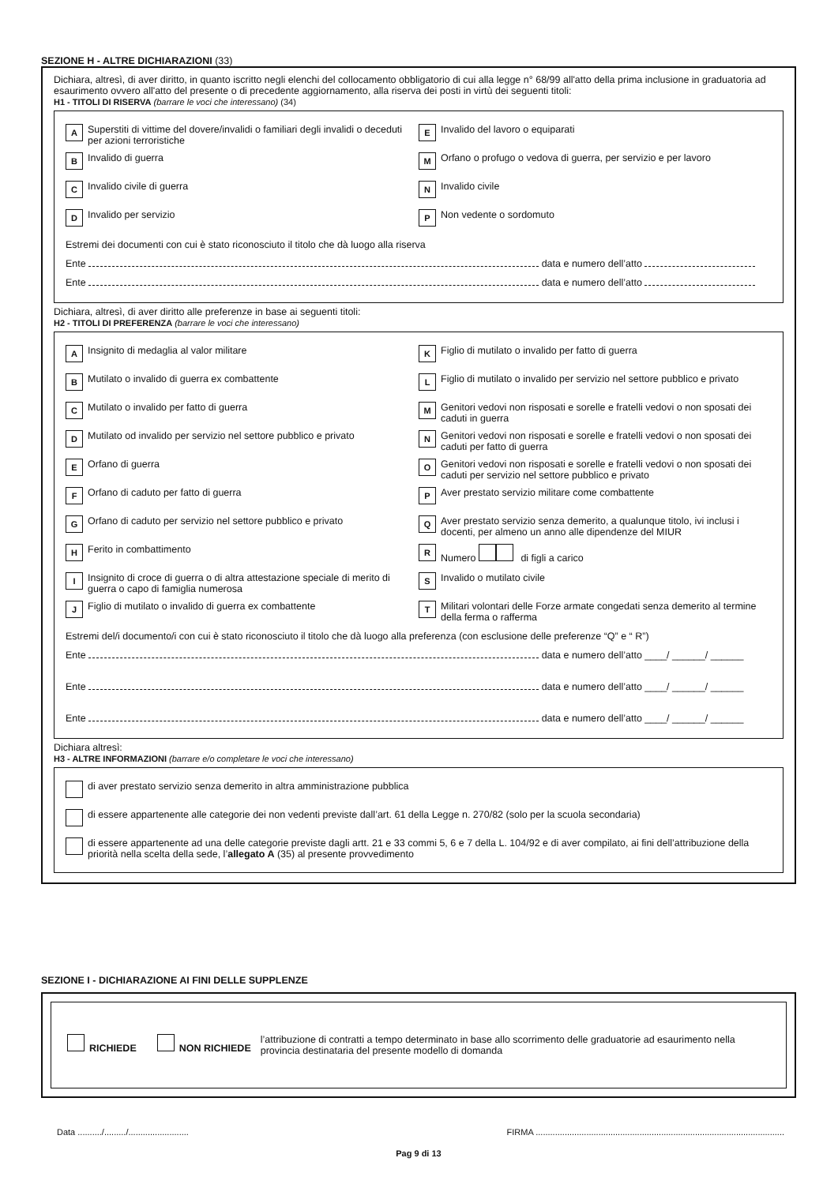SEZIONE H - ALTRE DICHIARAZIONI (33)
Dichiara, altresì, di aver diritto, in quanto iscritto negli elenchi del collocamento obbligatorio di cui alla legge n° 68/99 all'atto della prima inclusione in graduatoria ad esaurimento ovvero all'atto del presente o di precedente aggiornamento, alla riserva dei posti in virtù dei seguenti titoli:
H1 - TITOLI DI RISERVA (barrare le voci che interessano) (34)
A Superstiti di vittime del dovere/invalidi o familiari degli invalidi o deceduti per azioni terroristiche
E Invalido del lavoro o equiparati
B Invalido di guerra
M Orfano o profugo o vedova di guerra, per servizio e per lavoro
C Invalido civile di guerra
N Invalido civile
D Invalido per servizio
P Non vedente o sordomuto
Estremi dei documenti con cui è stato riconosciuto il titolo che dà luogo alla riserva
Ente data e numero dell’atto
Ente data e numero dell’atto
Dichiara, altresì, di aver diritto alle preferenze in base ai seguenti titoli:
H2 - TITOLI DI PREFERENZA (barrare le voci che interessano)
A Insignito di medaglia al valor militare
K Figlio di mutilato o invalido per fatto di guerra
B Mutilato o invalido di guerra ex combattente
L Figlio di mutilato o invalido per servizio nel settore pubblico e privato
C Mutilato o invalido per fatto di guerra
M Genitori vedovi non risposati e sorelle e fratelli vedovi o non sposati dei caduti in guerra
D Mutilato od invalido per servizio nel settore pubblico e privato
N Genitori vedovi non risposati e sorelle e fratelli vedovi o non sposati dei caduti per fatto di guerra
E Orfano di guerra
O Genitori vedovi non risposati e sorelle e fratelli vedovi o non sposati dei caduti per servizio nel settore pubblico e privato
F Orfano di caduto per fatto di guerra
P Aver prestato servizio militare come combattente
G Orfano di caduto per servizio nel settore pubblico e privato
Q Aver prestato servizio senza demerito, a qualunque titolo, ivi inclusi i docenti, per almeno un anno alle dipendenze del MIUR
H Ferito in combattimento
R Numero di figli a carico
I Insignito di croce di guerra o di altra attestazione speciale di merito di guerra o capo di famiglia numerosa
S Invalido o mutilato civile
J Figlio di mutilato o invalido di guerra ex combattente
T Militari volontari delle Forze armate congedati senza demerito al termine della ferma o rafferma
Estremi del/i documento/i con cui è stato riconosciuto il titolo che dà luogo alla preferenza (con esclusione delle preferenze “Q” e “ R”)
Ente data e numero dell’atto ____/ ______/ ______
Ente data e numero dell’atto ____/ ______/ ______
Ente data e numero dell’atto ____/ ______/ ______
Dichiara altresì:
H3 - ALTRE INFORMAZIONI (barrare e/o completare le voci che interessano)
di aver prestato servizio senza demerito in altra amministrazione pubblica
di essere appartenente alle categorie dei non vedenti previste dall’art. 61 della Legge n. 270/82 (solo per la scuola secondaria)
di essere appartenente ad una delle categorie previste dagli artt. 21 e 33 commi 5, 6 e 7 della L. 104/92 e di aver compilato, ai fini dell’attribuzione della priorità nella scelta della sede, l’allegato A (35) al presente provvedimento
SEZIONE I - DICHIARAZIONE AI FINI DELLE SUPPLENZE
RICHIEDE NON RICHIEDE l’attribuzione di contratti a tempo determinato in base allo scorrimento delle graduatorie ad esaurimento nella provincia destinataria del presente modello di domanda
Data ........../........./......................... FIRMA .......................................................................................................
Pag 9 di 13